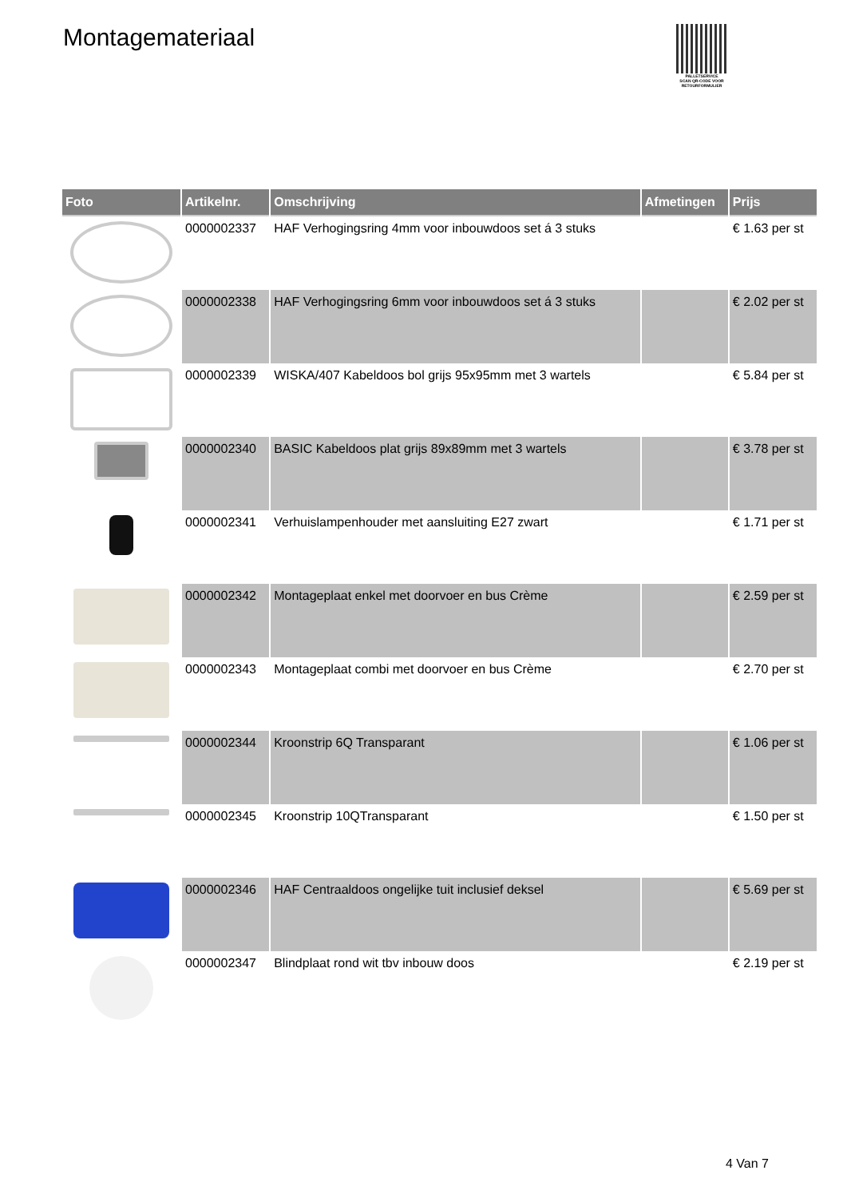Montagemateriaal
PALLETSERVICE
SCAN QR-CODE VOOR RETOURFORMULIER
| Foto | Artikelnr. | Omschrijving | Afmetingen | Prijs |
| --- | --- | --- | --- | --- |
| | 0000002337 | HAF Verhogingsring 4mm voor inbouwdoos set á 3 stuks | | € 1.63 per st |
| | 0000002338 | HAF Verhogingsring 6mm voor inbouwdoos set á 3 stuks | | € 2.02 per st |
| | 0000002339 | WISKA/407 Kabeldoos bol grijs 95x95mm met 3 wartels | | € 5.84 per st |
| | 0000002340 | BASIC Kabeldoos plat grijs 89x89mm met 3 wartels | | € 3.78 per st |
| | 0000002341 | Verhuislampenhouder met aansluiting E27 zwart | | € 1.71 per st |
| | 0000002342 | Montageplaat enkel met doorvoer en bus Crème | | € 2.59 per st |
| | 0000002343 | Montageplaat combi met doorvoer en bus Crème | | € 2.70 per st |
| | 0000002344 | Kroonstrip 6Q Transparant | | € 1.06 per st |
| | 0000002345 | Kroonstrip 10QTransparant | | € 1.50 per st |
| | 0000002346 | HAF Centraaldoos ongelijke tuit inclusief deksel | | € 5.69 per st |
| | 0000002347 | Blindplaat rond wit tbv inbouw doos | | € 2.19 per st |
4 Van 7